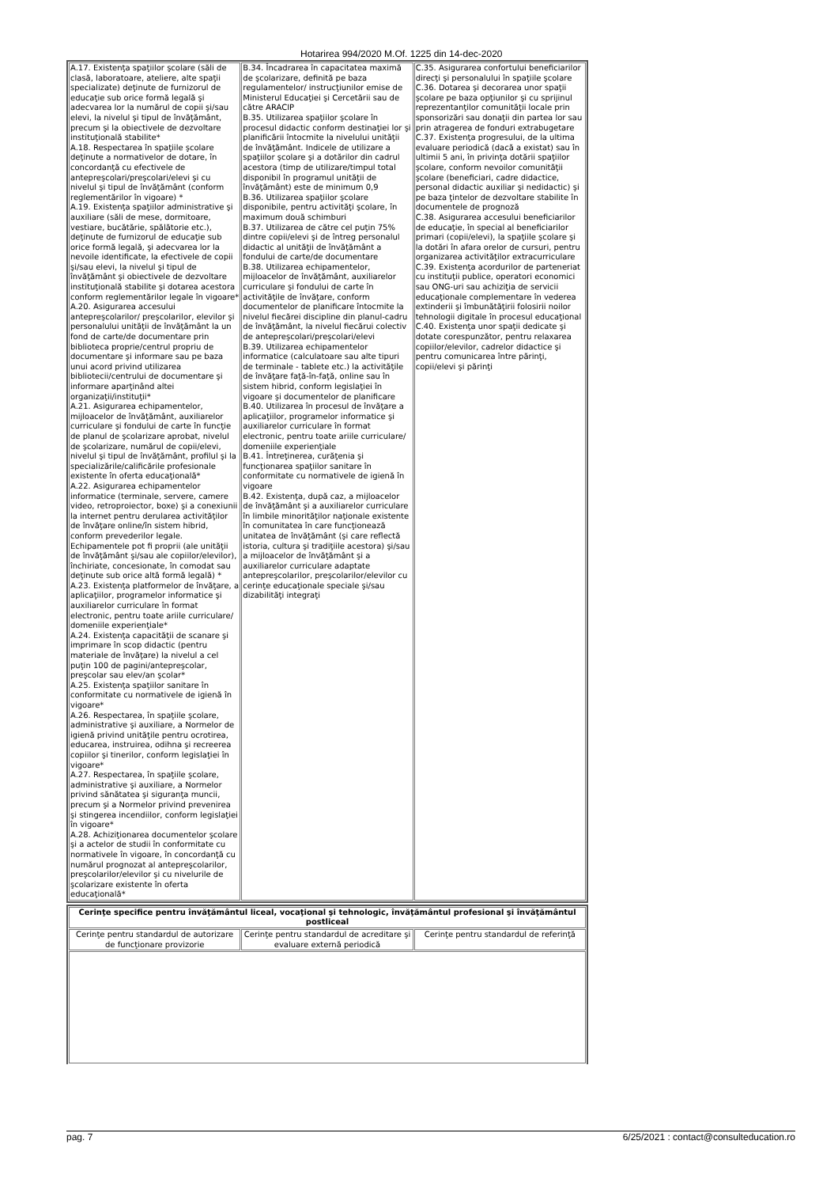Hotarirea 994/2020 M.Of. 1225 din 14-dec-2020
| A.17. Existenţa spaţiilor şcolare (săli de clasă, laboratoare, ateliere, alte spaţii specializate) deţinute de furnizorul de educaţie sub orice formă legală şi adecvarea lor la numărul de copii şi/sau elevi, la nivelul şi tipul de învăţământ, precum şi la obiectivele de dezvoltare instituţională stabilite* A.18. Respectarea în spaţiile şcolare deţinute a normativelor de dotare, în concordanţă cu efectivele de antepreşcolari/preşcolari/elevi şi cu nivelul şi tipul de învăţământ (conform reglementărilor în vigoare) * A.19. Existenţa spaţiilor administrative şi auxiliare (săli de mese, dormitoare, vestiare, bucătărie, spălătorie etc.), deţinute de furnizorul de educaţie sub orice formă legală, şi adecvarea lor la nevoile identificate, la efectivele de copii şi/sau elevi, la nivelul şi tipul de învăţământ şi obiectivele de dezvoltare instituţională stabilite şi dotarea acestora conform reglementărilor legale în vigoare* A.20. Asigurarea accesului antepreşcolarilor/ preşcolarilor, elevilor şi personalului unităţii de învăţământ la un fond de carte/de documentare prin biblioteca proprie/centrul propriu de documentare şi informare sau pe baza unui acord privind utilizarea bibliotecii/centrului de documentare şi informare aparţinând altei organizaţii/instituţii* A.21. Asigurarea echipamentelor, mijloacelor de învăţământ, auxiliarelor curriculare şi fondului de carte în funcţie de planul de şcolarizare aprobat, nivelul de şcolarizare, numărul de copii/elevi, nivelul şi tipul de învăţământ, profilul şi la specializările/calificările profesionale existente în oferta educaţională* A.22. Asigurarea echipamentelor informatice (terminale, servere, camere video, retroproiector, boxe) şi a conexiunii la internet pentru derularea activităţilor de învăţare online/în sistem hibrid, conform prevederilor legale. Echipamentele pot fi proprii (ale unităţii de învăţământ şi/sau ale copiilor/elevilor), închiriate, concesionate, în comodat sau deţinute sub orice altă formă legală) * A.23. Existenţa platformelor de învăţare, a aplicaţiilor, programelor informatice şi auxiliarelor curriculare în format electronic, pentru toate ariile curriculare/ domeniile experienţiale* A.24. Existenţa capacităţii de scanare şi imprimare în scop didactic (pentru materiale de învăţare) la nivelul a cel puţin 100 de pagini/antepreşcolar, preşcolar sau elev/an şcolar* A.25. Existenţa spaţiilor sanitare în conformitate cu normativele de igienă în vigoare* A.26. Respectarea, în spaţiile şcolare, administrative şi auxiliare, a Normelor de igienă privind unităţile pentru ocrotirea, educarea, instruirea, odihna şi recreerea copiilor şi tinerilor, conform legislaţiei în vigoare* A.27. Respectarea, în spaţiile şcolare, administrative şi auxiliare, a Normelor privind sănătatea şi siguranţa muncii, precum şi a Normelor privind prevenirea şi stingerea incendiilor, conform legislaţiei în vigoare* A.28. Achiziţionarea documentelor şcolare şi a actelor de studii în conformitate cu normativele în vigoare, în concordanţă cu numărul prognozat al antepreşcolarilor, preşcolarilor/elevilor şi cu nivelurile de şcolarizare existente în oferta educaţională* | B.34. Încadrarea în capacitatea maximă de şcolarizare, definită pe baza regulamentelor/ instrucţiunilor emise de Ministerul Educaţiei şi Cercetării sau de către ARACIP B.35. Utilizarea spaţiilor şcolare în procesul didactic conform destinaţiei lor şi planificării întocmite la nivelului unităţii de învăţământ. Indicele de utilizare a spaţiilor şcolare şi a dotărilor din cadrul acestora (timp de utilizare/timpul total disponibil în programul unităţii de învăţământ) este de minimum 0,9 B.36. Utilizarea spaţiilor şcolare disponibile, pentru activităţi şcolare, în maximum două schimburi B.37. Utilizarea de către cel puţin 75% dintre copii/elevi şi de întreg personalul didactic al unităţii de învăţământ a fondului de carte/de documentare B.38. Utilizarea echipamentelor, mijloacelor de învăţământ, auxiliarelor curriculare şi fondului de carte în activităţile de învăţare, conform documentelor de planificare întocmite la nivelul fiecărei discipline din planul-cadru de învăţământ, la nivelul fiecărui colectiv de antepreşcolari/preşcolari/elevi B.39. Utilizarea echipamentelor informatice (calculatoare sau alte tipuri de terminale - tablete etc.) la activităţile de învăţare faţă-în-faţă, online sau în sistem hibrid, conform legislaţiei în vigoare şi documentelor de planificare B.40. Utilizarea în procesul de învăţare a aplicaţiilor, programelor informatice şi auxiliarelor curriculare în format electronic, pentru toate ariile curriculare/ domeniile experienţiale B.41. Întreţinerea, curăţenia şi funcţionarea spaţiilor sanitare în conformitate cu normativele de igienă în vigoare B.42. Existenţa, după caz, a mijloacelor de învăţământ şi a auxiliarelor curriculare în limbile minorităţilor naţionale existente în comunitatea în care funcţionează unitatea de învăţământ (şi care reflectă istoria, cultura şi tradiţiile acestora) şi/sau a mijloacelor de învăţământ şi a auxiliarelor curriculare adaptate antepreşcolarilor, preşcolarilor/elevilor cu cerinţe educaţionale speciale şi/sau dizabilităţi integraţi | C.35. Asigurarea confortului beneficiarilor direcţi şi personalului în spaţiile şcolare C.36. Dotarea şi decorarea unor spaţii şcolare pe baza opţiunilor şi cu sprijinul reprezentanţilor comunităţii locale prin sponsorizări sau donaţii din partea lor sau prin atragerea de fonduri extrabugetare C.37. Existenţa progresului, de la ultima evaluare periodică (dacă a existat) sau în ultimii 5 ani, în privinţa dotării spaţiilor şcolare, conform nevoilor comunităţii şcolare (beneficiari, cadre didactice, personal didactic auxiliar şi nedidactic) şi pe baza ţintelor de dezvoltare stabilite în documentele de prognoză C.38. Asigurarea accesului beneficiarilor de educaţie, în special al beneficiarilor primari (copii/elevi), la spaţiile şcolare şi la dotări în afara orelor de cursuri, pentru organizarea activităţilor extracurriculare C.39. Existenţa acordurilor de parteneriat cu instituţii publice, operatori economici sau ONG-uri sau achiziţia de servicii educaţionale complementare în vederea extinderii şi îmbunătăţirii folosirii noilor tehnologii digitale în procesul educaţional C.40. Existenţa unor spaţii dedicate şi dotate corespunzător, pentru relaxarea copiilor/elevilor, cadrelor didactice şi pentru comunicarea între părinţi, copii/elevi şi părinţi |
| Cerinţe specifice pentru învăţământul liceal, vocaţional şi tehnologic, învăţământul profesional şi învăţământul postliceal | | |
| --- | --- | --- |
| Cerinţe pentru standardul de autorizare de funcţionare provizorie | Cerinţe pentru standardul de acreditare şi evaluare externă periodică | Cerinţe pentru standardul de referinţă |
pag. 7 6/25/2021 : contact@consulteducation.ro